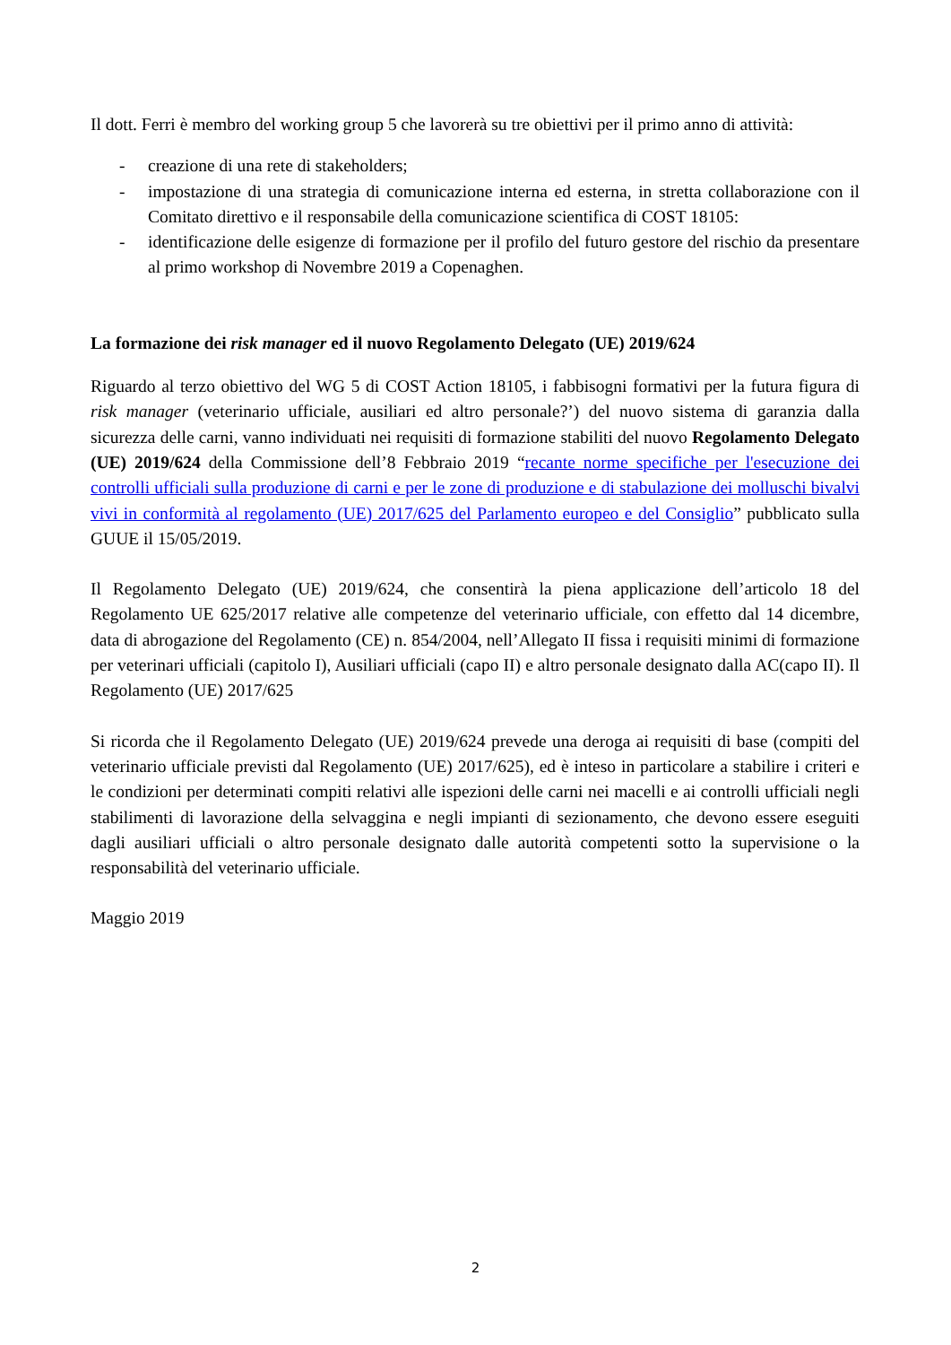Il dott. Ferri è membro del working group 5 che lavorerà su tre obiettivi per il primo anno di attività:
- creazione di una rete di stakeholders;
- impostazione di una strategia di comunicazione interna ed esterna, in stretta collaborazione con il Comitato direttivo e il responsabile della comunicazione scientifica di COST 18105:
- identificazione delle esigenze di formazione per il profilo del futuro gestore del rischio da presentare al primo workshop di Novembre 2019 a Copenaghen.
La formazione dei risk manager ed il nuovo Regolamento Delegato (UE) 2019/624
Riguardo al terzo obiettivo del WG 5 di COST Action 18105, i fabbisogni formativi per la futura figura di risk manager (veterinario ufficiale, ausiliari ed altro personale?’) del nuovo sistema di garanzia dalla sicurezza delle carni, vanno individuati nei requisiti di formazione stabiliti del nuovo Regolamento Delegato (UE) 2019/624 della Commissione dell’8 Febbraio 2019 “recante norme specifiche per l'esecuzione dei controlli ufficiali sulla produzione di carni e per le zone di produzione e di stabulazione dei molluschi bivalvi vivi in conformità al regolamento (UE) 2017/625 del Parlamento europeo e del Consiglio” pubblicato sulla GUUE il 15/05/2019.
Il Regolamento Delegato (UE) 2019/624, che consentirà la piena applicazione dell’articolo 18 del Regolamento UE 625/2017 relative alle competenze del veterinario ufficiale, con effetto dal 14 dicembre, data di abrogazione del Regolamento (CE) n. 854/2004, nell’Allegato II fissa i requisiti minimi di formazione per veterinari ufficiali (capitolo I), Ausiliari ufficiali (capo II) e altro personale designato dalla AC(capo II). Il Regolamento (UE) 2017/625
Si ricorda che il Regolamento Delegato (UE) 2019/624 prevede una deroga ai requisiti di base (compiti del veterinario ufficiale previsti dal Regolamento (UE) 2017/625), ed è inteso in particolare a stabilire i criteri e le condizioni per determinati compiti relativi alle ispezioni delle carni nei macelli e ai controlli ufficiali negli stabilimenti di lavorazione della selvaggina e negli impianti di sezionamento, che devono essere eseguiti dagli ausiliari ufficiali o altro personale designato dalle autorità competenti sotto la supervisione o la responsabilità del veterinario ufficiale.
Maggio 2019
2